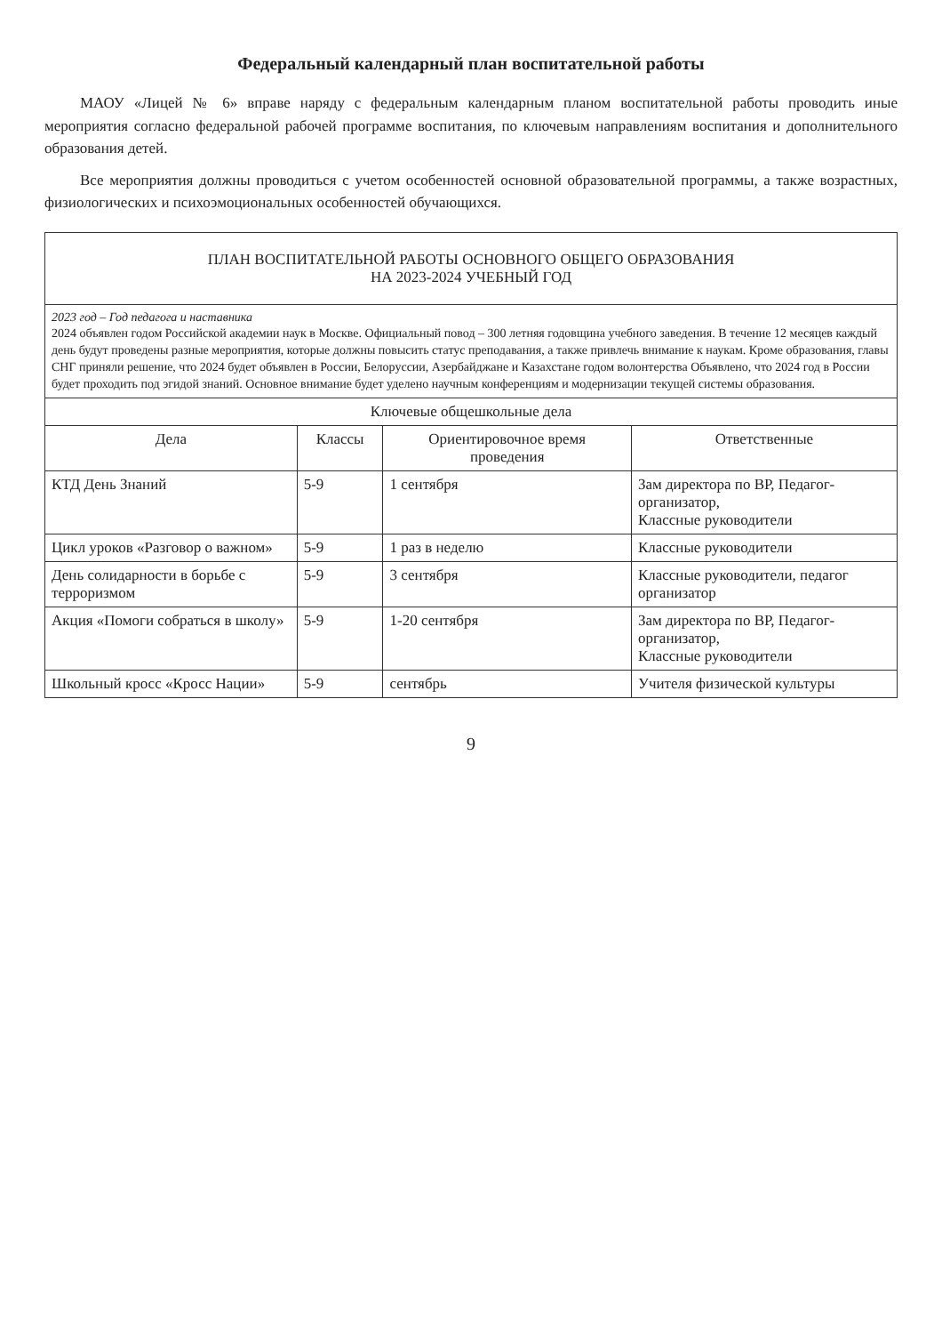Федеральный календарный план воспитательной работы
МАОУ «Лицей № 6» вправе наряду с федеральным календарным планом воспитательной работы проводить иные мероприятия согласно федеральной рабочей программе воспитания, по ключевым направлениям воспитания и дополнительного образования детей.
Все мероприятия должны проводиться с учетом особенностей основной образовательной программы, а также возрастных, физиологических и психоэмоциональных особенностей обучающихся.
| ПЛАН ВОСПИТАТЕЛЬНОЙ РАБОТЫ ОСНОВНОГО ОБЩЕГО ОБРАЗОВАНИЯ НА 2023-2024 УЧЕБНЫЙ ГОД | | | |
| 2023 год – Год педагога и наставника 2024 объявлен годом Российской академии наук в Москве. Официальный повод – 300 летняя годовщина учебного заведения. В течение 12 месяцев каждый день будут проведены разные мероприятия, которые должны повысить статус преподавания, а также привлечь внимание к наукам. Кроме образования, главы СНГ приняли решение, что 2024 будет объявлен в России, Белоруссии, Азербайджане и Казахстане годом волонтерства Объявлено, что 2024 год в России будет проходить под эгидой знаний. Основное внимание будет уделено научным конференциям и модернизации текущей системы образования. | | | |
| Ключевые общешкольные дела | | | |
| Дела | Классы | Ориентировочное время проведения | Ответственные |
| КТД День Знаний | 5-9 | 1 сентября | Зам директора по ВР, Педагог-организатор, Классные руководители |
| Цикл уроков «Разговор о важном» | 5-9 | 1 раз в неделю | Классные руководители |
| День солидарности в борьбе с терроризмом | 5-9 | 3 сентября | Классные руководители, педагог организатор |
| Акция «Помоги собраться в школу» | 5-9 | 1-20 сентября | Зам директора по ВР, Педагог-организатор, Классные руководители |
| Школьный кросс «Кросс Нации» | 5-9 | сентябрь | Учителя физической культуры |
9